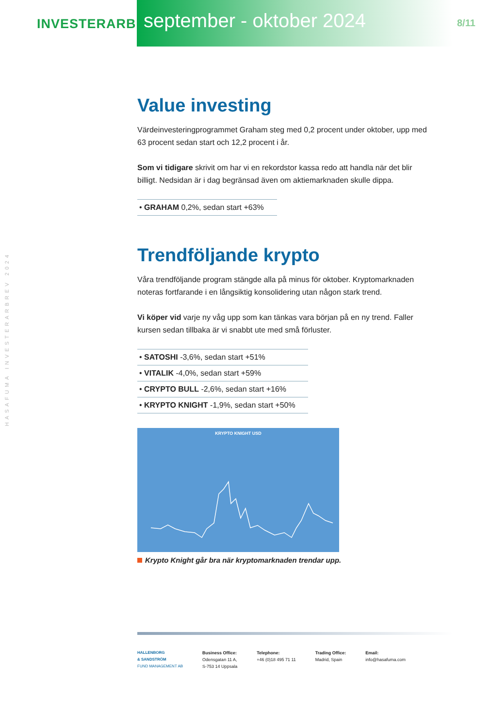INVESTERARBREV
september - oktober 2024
8/11
HASAFUMA INVESTERARBREV 2024
Value investing
Värdeinvesteringprogrammet Graham steg med 0,2 procent under oktober, upp med 63 procent sedan start och 12,2 procent i år.
Som vi tidigare skrivit om har vi en rekordstor kassa redo att handla när det blir billigt. Nedsidan är i dag begränsad även om aktiemarknaden skulle dippa.
• GRAHAM 0,2%, sedan start +63%
Trendföljande krypto
Våra trendföljande program stängde alla på minus för oktober. Kryptomarknaden noteras fortfarande i en långsiktig konsolidering utan någon stark trend.
Vi köper vid varje ny våg upp som kan tänkas vara början på en ny trend. Faller kursen sedan tillbaka är vi snabbt ute med små förluster.
• SATOSHI -3,6%, sedan start +51%
• VITALIK -4,0%, sedan start +59%
• CRYPTO BULL -2,6%, sedan start +16%
• KRYPTO KNIGHT -1,9%, sedan start +50%
KRYPTO KNIGHT USD
Krypto Knight går bra när kryptomarknaden trendar upp.
HALLENBORG
& SANDSTRÖM
FUND MANAGEMENT AB
Business Office:
Odensgatan 11 A,
S-753 14 Uppsala
Telephone:
+46 (0)18 495 71 11
Trading Office:
Madrid, Spain
Email:
info@hasafuma.com